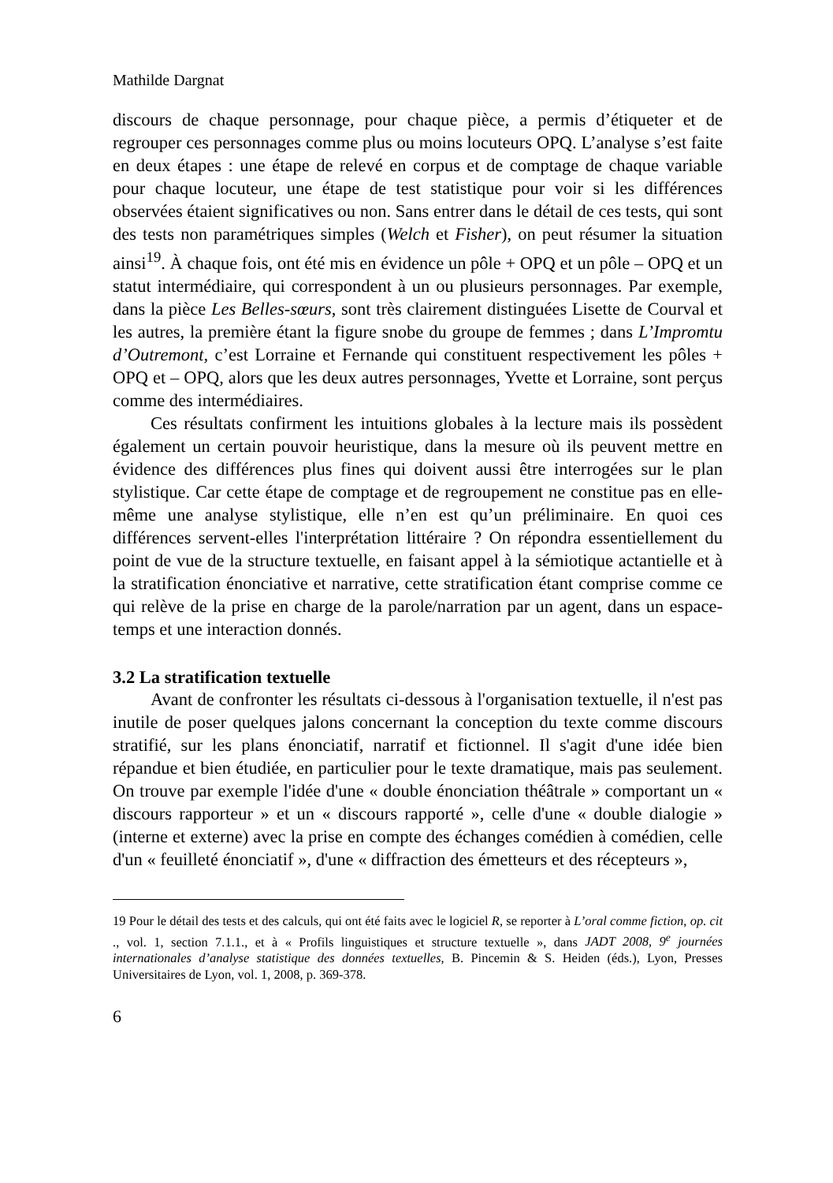Mathilde Dargnat
discours de chaque personnage, pour chaque pièce, a permis d’étiqueter et de regrouper ces personnages comme plus ou moins locuteurs OPQ. L’analyse s’est faite en deux étapes : une étape de relevé en corpus et de comptage de chaque variable pour chaque locuteur, une étape de test statistique pour voir si les différences observées étaient significatives ou non. Sans entrer dans le détail de ces tests, qui sont des tests non paramétriques simples (Welch et Fisher), on peut résumer la situation ainsi<sup>19</sup>. À chaque fois, ont été mis en évidence un pôle + OPQ et un pôle – OPQ et un statut intermédiaire, qui correspondent à un ou plusieurs personnages. Par exemple, dans la pièce Les Belles-sœurs, sont très clairement distinguées Lisette de Courval et les autres, la première étant la figure snobe du groupe de femmes ; dans L’Impromtu d’Outremont, c’est Lorraine et Fernande qui constituent respectivement les pôles + OPQ et – OPQ, alors que les deux autres personnages, Yvette et Lorraine, sont perçus comme des intermédiaires.
Ces résultats confirment les intuitions globales à la lecture mais ils possèdent également un certain pouvoir heuristique, dans la mesure où ils peuvent mettre en évidence des différences plus fines qui doivent aussi être interrogées sur le plan stylistique. Car cette étape de comptage et de regroupement ne constitue pas en elle-même une analyse stylistique, elle n’en est qu’un préliminaire. En quoi ces différences servent-elles l'interprétation littéraire ? On répondra essentiellement du point de vue de la structure textuelle, en faisant appel à la sémiotique actantielle et à la stratification énonciative et narrative, cette stratification étant comprise comme ce qui relève de la prise en charge de la parole/narration par un agent, dans un espace-temps et une interaction donnés.
3.2 La stratification textuelle
Avant de confronter les résultats ci-dessous à l'organisation textuelle, il n'est pas inutile de poser quelques jalons concernant la conception du texte comme discours stratifié, sur les plans énonciatif, narratif et fictionnel. Il s'agit d'une idée bien répandue et bien étudiée, en particulier pour le texte dramatique, mais pas seulement. On trouve par exemple l'idée d'une « double énonciation théâtrale » comportant un « discours rapporteur » et un « discours rapporté », celle d'une « double dialogie » (interne et externe) avec la prise en compte des échanges comédien à comédien, celle d'un « feuilleté énonciatif », d'une « diffraction des émetteurs et des récepteurs »,
19 Pour le détail des tests et des calculs, qui ont été faits avec le logiciel R, se reporter à L’oral comme fiction, op. cit ., vol. 1, section 7.1.1., et à « Profils linguistiques et structure textuelle », dans JADT 2008, 9<sup>e</sup> journées internationales d’analyse statistique des données textuelles, B. Pincemin & S. Heiden (éds.), Lyon, Presses Universitaires de Lyon, vol. 1, 2008, p. 369-378.
6